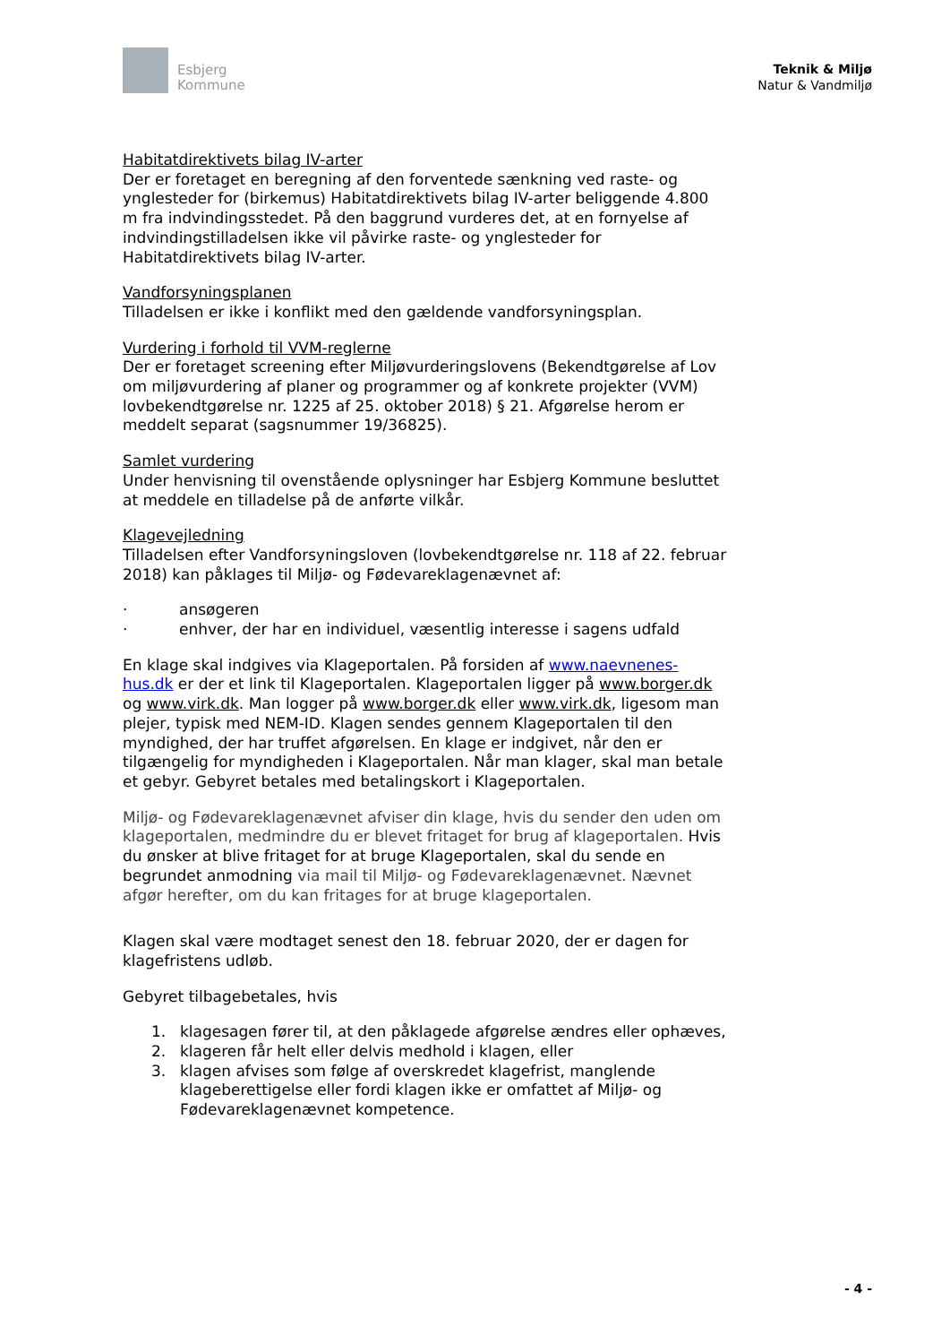Esbjerg
Kommune
Teknik & Miljø
Natur & Vandmiljø
Habitatdirektivets bilag IV-arter
Der er foretaget en beregning af den forventede sænkning ved raste- og ynglesteder for (birkemus) Habitatdirektivets bilag IV-arter beliggende 4.800 m fra indvindingsstedet. På den baggrund vurderes det, at en fornyelse af indvindingstilladelsen ikke vil påvirke raste- og ynglesteder for Habitatdirektivets bilag IV-arter.
Vandforsyningsplanen
Tilladelsen er ikke i konflikt med den gældende vandforsyningsplan.
Vurdering i forhold til VVM-reglerne
Der er foretaget screening efter Miljøvurderingslovens (Bekendtgørelse af Lov om miljøvurdering af planer og programmer og af konkrete projekter (VVM) lovbekendtgørelse nr. 1225 af 25. oktober 2018) § 21. Afgørelse herom er meddelt separat (sagsnummer 19/36825).
Samlet vurdering
Under henvisning til ovenstående oplysninger har Esbjerg Kommune besluttet at meddele en tilladelse på de anførte vilkår.
Klagevejledning
Tilladelsen efter Vandforsyningsloven (lovbekendtgørelse nr. 118 af 22. februar 2018) kan påklages til Miljø- og Fødevareklagenævnet af:
· ansøgeren
· enhver, der har en individuel, væsentlig interesse i sagens udfald
En klage skal indgives via Klageportalen. På forsiden af www.naevnenes-hus.dk er der et link til Klageportalen. Klageportalen ligger på www.borger.dk og www.virk.dk. Man logger på www.borger.dk eller www.virk.dk, ligesom man plejer, typisk med NEM-ID. Klagen sendes gennem Klageportalen til den myndighed, der har truffet afgørelsen. En klage er indgivet, når den er tilgængelig for myndigheden i Klageportalen. Når man klager, skal man betale et gebyr. Gebyret betales med betalingskort i Klageportalen.
Miljø- og Fødevareklagenævnet afviser din klage, hvis du sender den uden om klageportalen, medmindre du er blevet fritaget for brug af klageportalen. Hvis du ønsker at blive fritaget for at bruge Klageportalen, skal du sende en begrundet anmodning via mail til Miljø- og Fødevareklagenævnet. Nævnet afgør herefter, om du kan fritages for at bruge klageportalen.
Klagen skal være modtaget senest den 18. februar 2020, der er dagen for klagefristens udløb.
Gebyret tilbagebetales, hvis
1. klagesagen fører til, at den påklagede afgørelse ændres eller ophæves,
2. klageren får helt eller delvis medhold i klagen, eller
3. klagen afvises som følge af overskredet klagefrist, manglende klageberettigelse eller fordi klagen ikke er omfattet af Miljø- og Fødevareklagenævnet kompetence.
- 4 -